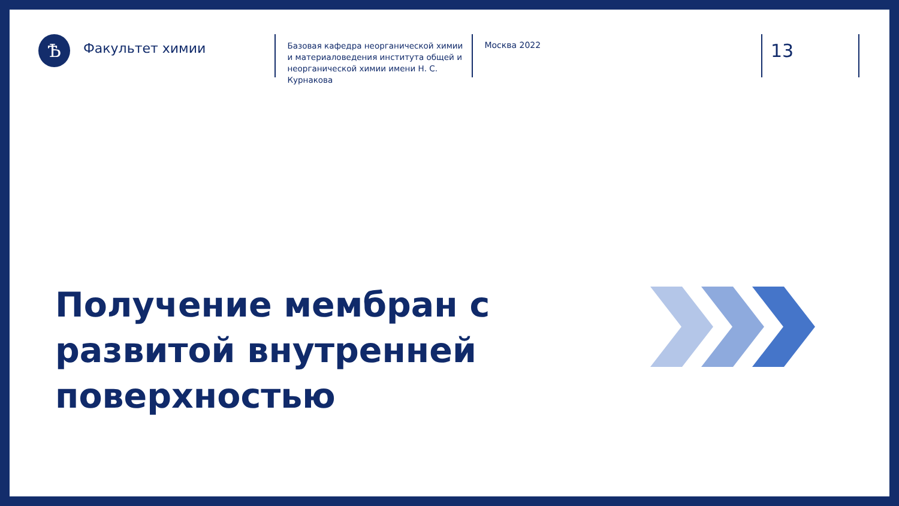Ѣ
Факультет химии
Базовая кафедра неорганической химии и материаловедения института общей и неорганической химии имени Н. С. Курнакова
Москва 2022
13
Получение мембран с развитой внутренней поверхностью